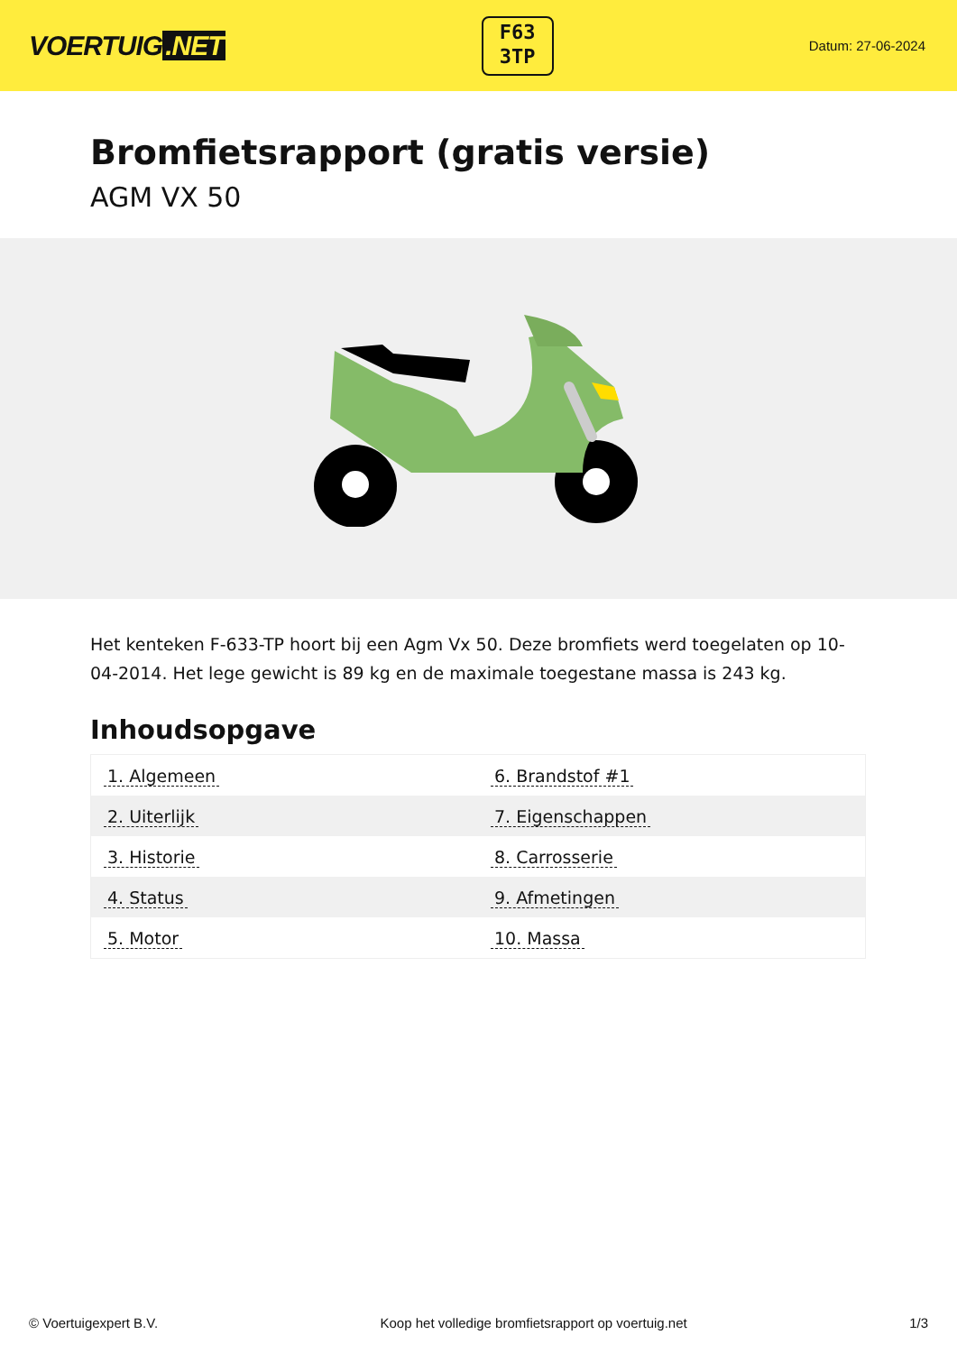VOERTUIG.NET
F63
3TP
Datum: 27-06-2024
Bromfietsrapport (gratis versie)
AGM VX 50
Het kenteken F-633-TP hoort bij een Agm Vx 50. Deze bromfiets werd toegelaten op 10-04-2014. Het lege gewicht is 89 kg en de maximale toegestane massa is 243 kg.
Inhoudsopgave
| 1. Algemeen | 6. Brandstof #1 |
| 2. Uiterlijk | 7. Eigenschappen |
| 3. Historie | 8. Carrosserie |
| 4. Status | 9. Afmetingen |
| 5. Motor | 10. Massa |
© Voertuigexpert B.V. Koop het volledige bromfietsrapport op voertuig.net
1/3